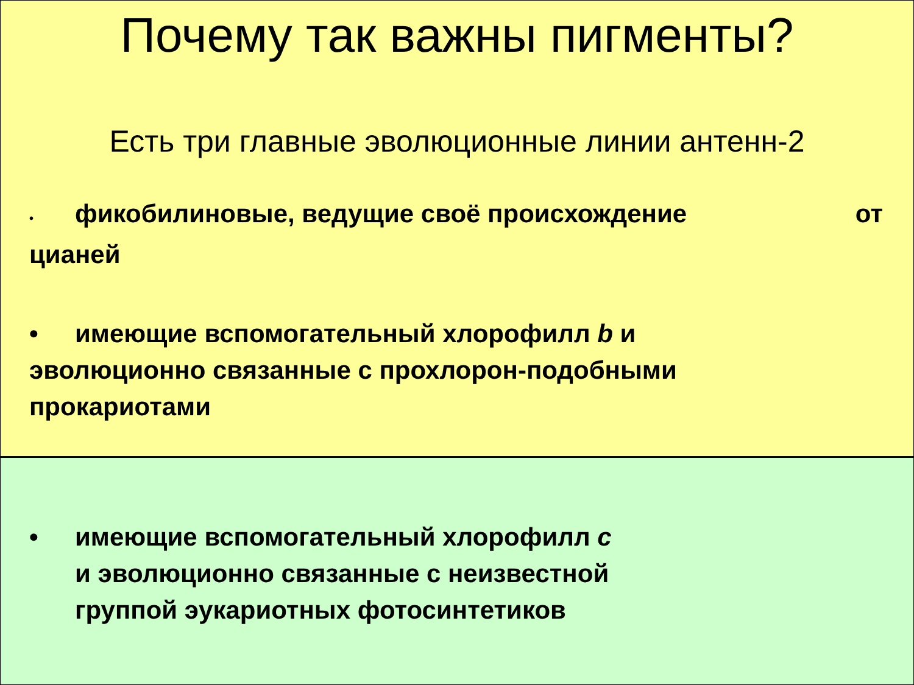Почему так важны пигменты?
Есть три главные эволюционные линии антенн-2
• фикобилиновые, ведущие своё происхождение от
цианей
• имеющие вспомогательный хлорофилл b и
эволюционно связанные с прохлорон-подобными
прокариотами
• имеющие вспомогательный хлорофилл c
и эволюционно связанные с неизвестной
группой эукариотных фотосинтетиков